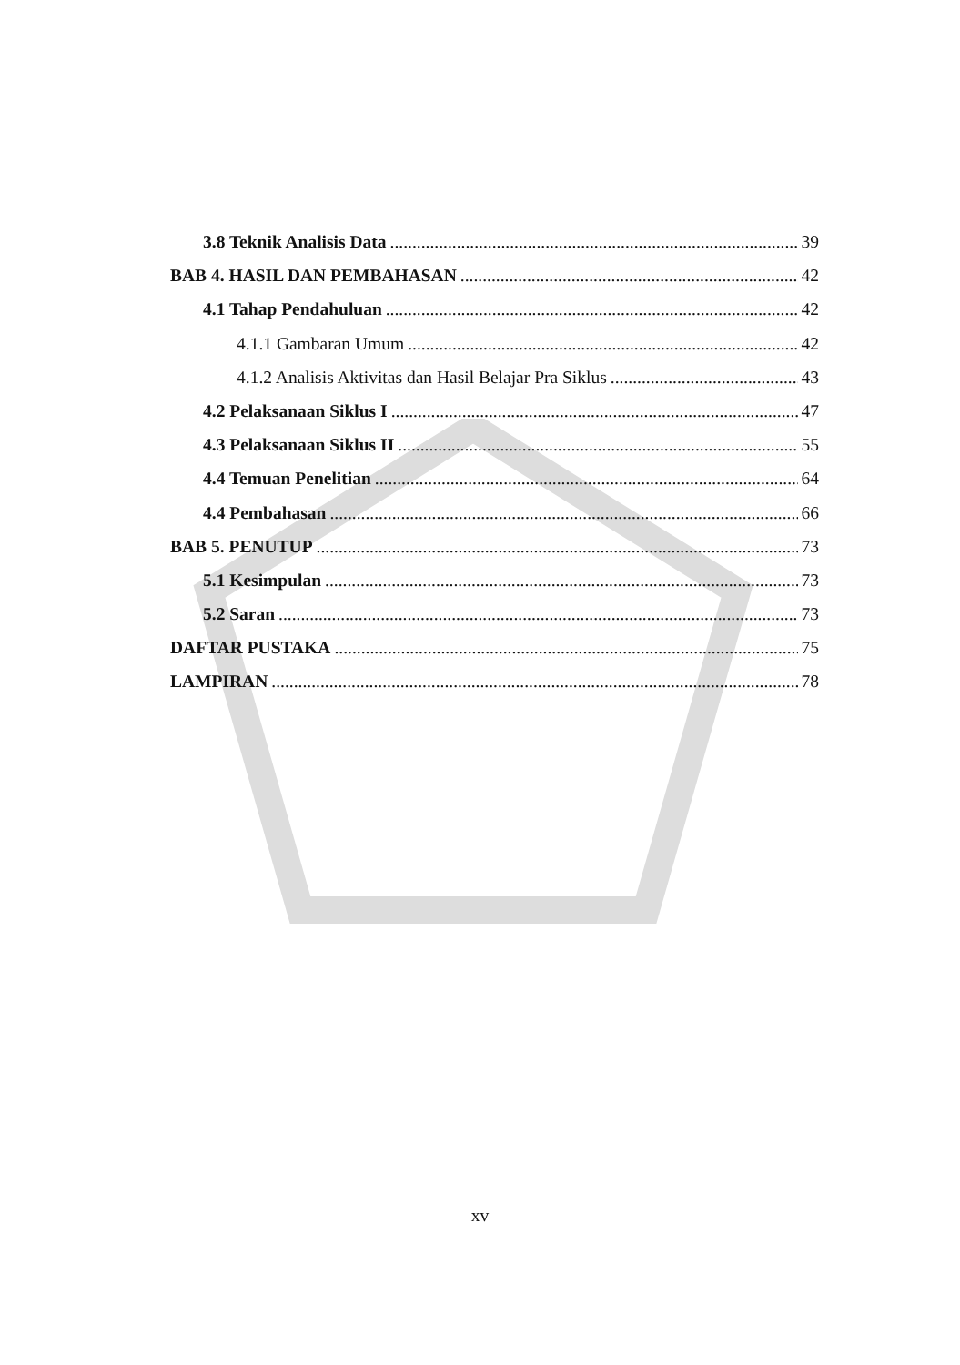3.8 Teknik Analisis Data 39
BAB 4. HASIL DAN PEMBAHASAN 42
4.1 Tahap Pendahuluan 42
4.1.1 Gambaran Umum 42
4.1.2 Analisis Aktivitas dan Hasil Belajar Pra Siklus 43
4.2 Pelaksanaan Siklus I 47
4.3 Pelaksanaan Siklus II 55
4.4 Temuan Penelitian 64
4.4 Pembahasan 66
BAB 5. PENUTUP 73
5.1 Kesimpulan 73
5.2 Saran 73
DAFTAR PUSTAKA 75
LAMPIRAN 78
xv